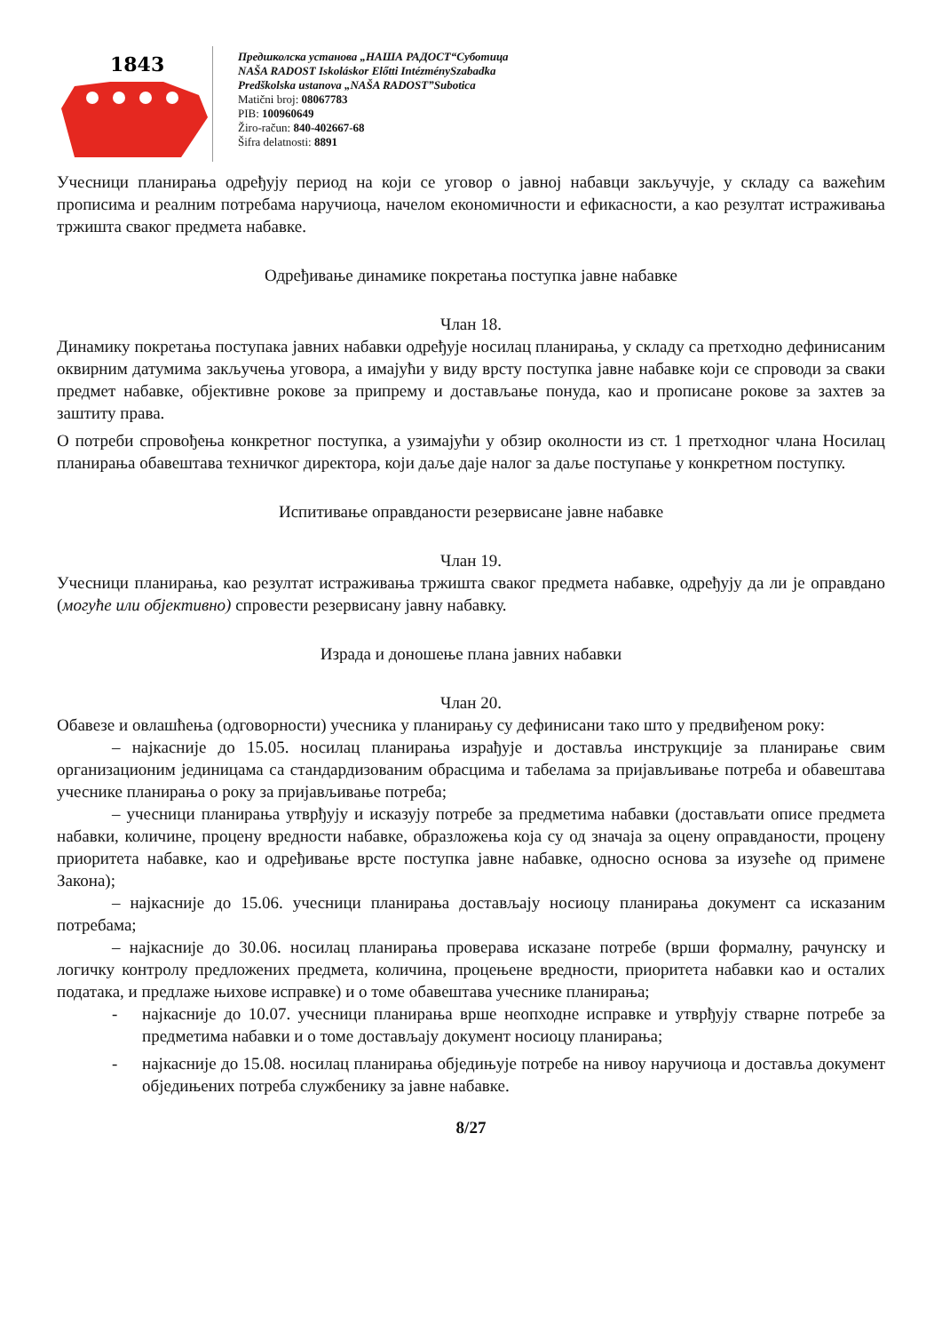1843
Предшколска установа „НАША РАДОСТ“Суботица
NAŠA RADOST Iskoláskor Előtti IntézménySzabadka
Predškolska ustanova „NAŠA RADOST”Subotica
Matični broj: 08067783
PIB: 100960649
Žiro-račun: 840-402667-68
Šifra delatnosti: 8891
Учесници планирања одређују период на који се уговор о јавној набавци закључује, у складу са важећим прописима и реалним потребама наручиоца, начелом економичности и ефикасности, а као резултат истраживања тржишта сваког предмета набавке.
Одређивање динамике покретања поступка јавне набавке
Члан 18.
Динамику покретања поступака јавних набавки одређује носилац планирања, у складу са претходно дефинисаним оквирним датумима закључења уговора, а имајући у виду врсту поступка јавне набавке који се спроводи за сваки предмет набавке, објективне рокове за припрему и достављање понуда, као и прописане рокове за захтев за заштиту права.
О потреби спровођења конкретног поступка, а узимајући у обзир околности из ст. 1 претходног члана Носилац планирања обавештава техничког директора, који даље даје налог за даље поступање у конкретном поступку.
Испитивање оправданости резервисане јавне набавке
Члан 19.
Учесници планирања, као резултат истраживања тржишта сваког предмета набавке, одређују да ли је оправдано (могуће или објективно) спровести резервисану јавну набавку.
Израда и доношење плана јавних набавки
Члан 20.
Обавезе и овлашћења (одговорности) учесника у планирању су дефинисани тако што у предвиђеном року:
– најкасније до 15.05. носилац планирања израђује и доставља инструкције за планирање свим организационим јединицама са стандардизованим обрасцима и табелама за пријављивање потреба и обавештава учеснике планирања о року за пријављивање потреба;
– учесници планирања утврђују и исказују потребе за предметима набавки (достављати описе предмета набавки, количине, процену вредности набавке, образложења која су од значаја за оцену оправданости, процену приоритета набавке, као и одређивање врсте поступка јавне набавке, односно основа за изузеће од примене Закона);
– најкасније до 15.06. учесници планирања достављају носиоцу планирања документ са исказаним потребама;
– најкасније до 30.06. носилац планирања проверава исказане потребе (врши формалну, рачунску и логичку контролу предложених предмета, количина, процењене вредности, приоритета набавки као и осталих података, и предлаже њихове исправке) и о томе обавештава учеснике планирања;
- најкасније до 10.07. учесници планирања врше неопходне исправке и утврђују стварне потребе за предметима набавки и о томе достављају документ носиоцу планирања;
- најкасније до 15.08. носилац планирања обједињује потребе на нивоу наручиоца и доставља документ обједињених потреба службенику за јавне набавке.
8/27